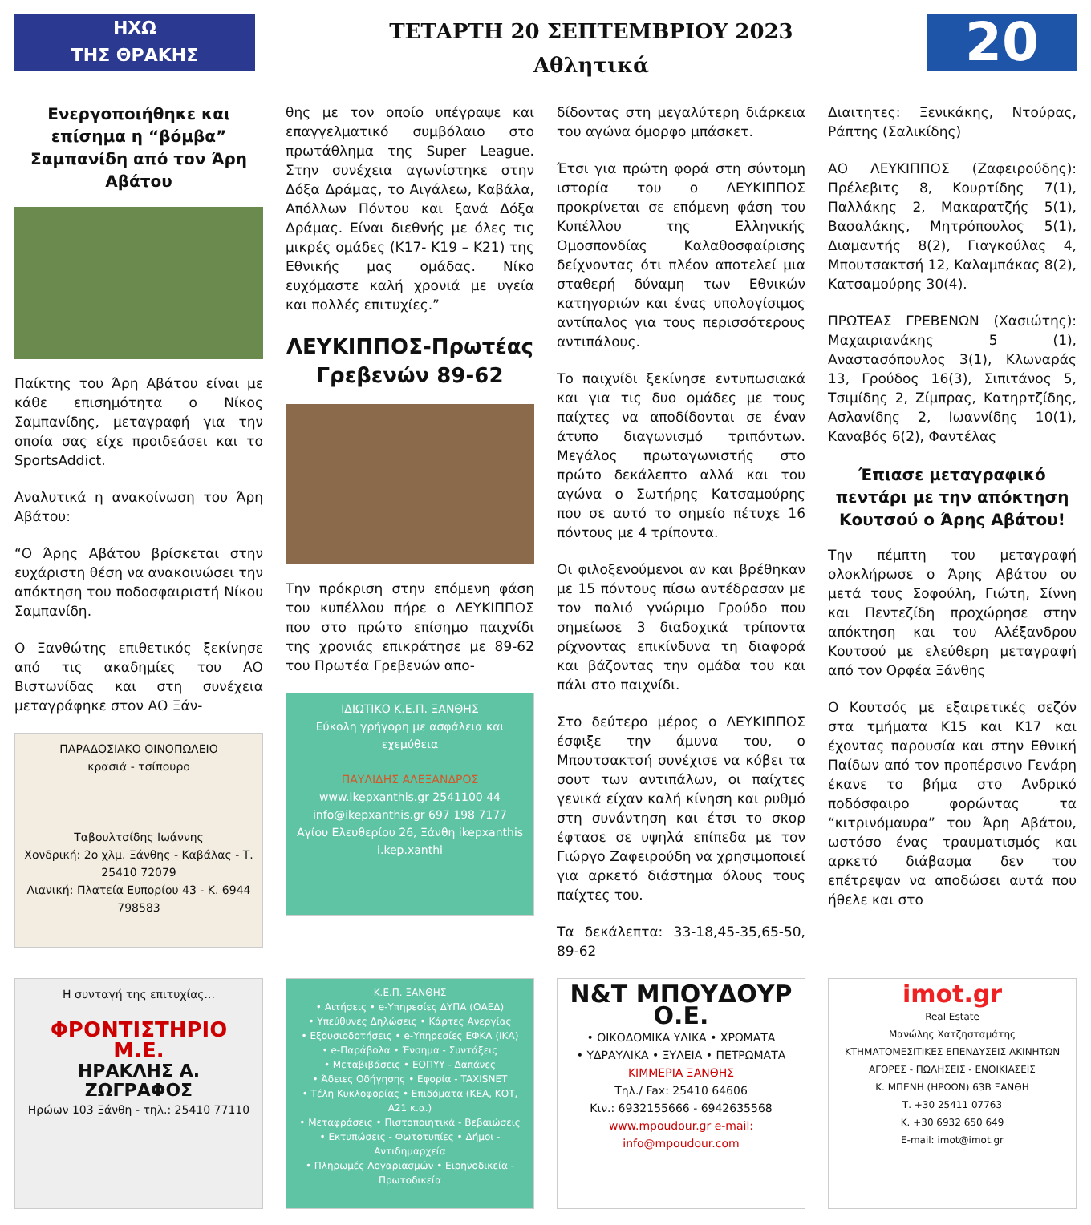ΗΧΩ
ΤΗΣ ΘΡΑΚΗΣ
ΤΕΤΑΡΤΗ 20 ΣΕΠΤΕΜΒΡΙΟΥ 2023
Αθλητικά
20
Ενεργοποιήθηκε και επίσημα η “βόμβα” Σαμπανίδη από τον Άρη Αβάτου
Παίκτης του Άρη Αβάτου είναι με κάθε επισημότητα ο Νίκος Σαμπανίδης, μεταγραφή για την οποία σας είχε προιδεάσει και το SportsAddict.
Αναλυτικά η ανακοίνωση του Άρη Αβάτου:
“Ο Άρης Αβάτου βρίσκεται στην ευχάριστη θέση να ανακοινώσει την απόκτηση του ποδοσφαιριστή Νίκου Σαμπανίδη.
Ο Ξανθώτης επιθετικός ξεκίνησε από τις ακαδημίες του ΑΟ Βιστωνίδας και στη συνέχεια μεταγράφηκε στον ΑΟ Ξάν-
ΠΑΡΑΔΟΣΙΑΚΟ ΟΙΝΟΠΩΛΕΙΟ
κρασιά - τσίπουρο
Ταβουλτσίδης Ιωάννης
Χονδρική: 2ο χλμ. Ξάνθης - Καβάλας - Τ. 25410 72079
Λιανική: Πλατεία Ευπορίου 43 - Κ. 6944 798583
θης με τον οποίο υπέγραψε και επαγγελματικό συμβόλαιο στο πρωτάθλημα της Super League. Στην συνέχεια αγωνίστηκε στην Δόξα Δράμας, το Αιγάλεω, Καβάλα, Απόλλων Πόντου και ξανά Δόξα Δράμας. Είναι διεθνής με όλες τις μικρές ομάδες (Κ17- Κ19 – Κ21) της Εθνικής μας ομάδας. Νίκο ευχόμαστε καλή χρονιά με υγεία και πολλές επιτυχίες.”
ΛΕΥΚΙΠΠΟΣ-Πρωτέας Γρεβενών 89-62
Την πρόκριση στην επόμενη φάση του κυπέλλου πήρε ο ΛΕΥΚΙΠΠΟΣ που στο πρώτο επίσημο παιχνίδι της χρονιάς επικράτησε με 89-62 του Πρωτέα Γρεβενών απο-
ΙΔΙΩΤΙΚΟ Κ.Ε.Π. ΞΑΝΘΗΣ
Εύκολη γρήγορη με ασφάλεια και εχεμύθεια
ΠΑΥΛΙΔΗΣ ΑΛΕΞΑΝΔΡΟΣ
www.ikepxanthis.gr 2541100 44
info@ikepxanthis.gr 697 198 7177
Αγίου Ελευθερίου 26, Ξάνθη ikepxanthis i.kep.xanthi
δίδοντας στη μεγαλύτερη διάρκεια του αγώνα όμορφο μπάσκετ.
Έτσι για πρώτη φορά στη σύντομη ιστορία του ο ΛΕΥΚΙΠΠΟΣ προκρίνεται σε επόμενη φάση του Κυπέλλου της Ελληνικής Ομοσπονδίας Καλαθοσφαίρισης δείχνοντας ότι πλέον αποτελεί μια σταθερή δύναμη των Εθνικών κατηγοριών και ένας υπολογίσιμος αντίπαλος για τους περισσότερους αντιπάλους.
Το παιχνίδι ξεκίνησε εντυπωσιακά και για τις δυο ομάδες με τους παίχτες να αποδίδονται σε έναν άτυπο διαγωνισμό τριπόντων. Μεγάλος πρωταγωνιστής στο πρώτο δεκάλεπτο αλλά και του αγώνα ο Σωτήρης Κατσαμούρης που σε αυτό το σημείο πέτυχε 16 πόντους με 4 τρίποντα.
Οι φιλοξενούμενοι αν και βρέθηκαν με 15 πόντους πίσω αντέδρασαν με τον παλιό γνώριμο Γρούδο που σημείωσε 3 διαδοχικά τρίποντα ρίχνοντας επικίνδυνα τη διαφορά και βάζοντας την ομάδα του και πάλι στο παιχνίδι.
Στο δεύτερο μέρος ο ΛΕΥΚΙΠΠΟΣ έσφιξε την άμυνα του, ο Μπουτσακτσή συνέχισε να κόβει τα σουτ των αντιπάλων, οι παίχτες γενικά είχαν καλή κίνηση και ρυθμό στη συνάντηση και έτσι το σκορ έφτασε σε υψηλά επίπεδα με τον Γιώργο Ζαφειρούδη να χρησιμοποιεί για αρκετό διάστημα όλους τους παίχτες του.
Τα δεκάλεπτα: 33-18,45-35,65-50, 89-62
Διαιτητες: Ξενικάκης, Ντούρας, Ράπτης (Σαλικίδης)
ΑΟ ΛΕΥΚΙΠΠΟΣ (Ζαφειρούδης): Πρέλεβιτς 8, Κουρτίδης 7(1), Παλλάκης 2, Μακαρατζής 5(1), Βασαλάκης, Μητρόπουλος 5(1), Διαμαντής 8(2), Γιαγκούλας 4, Μπουτσακτσή 12, Καλαμπάκας 8(2), Κατσαμούρης 30(4).
ΠΡΩΤΕΑΣ ΓΡΕΒΕΝΩΝ (Χασιώτης): Μαχαιριανάκης 5 (1), Αναστασόπουλος 3(1), Κλωναράς 13, Γρούδος 16(3), Σιπιτάνος 5, Τσιμίδης 2, Ζίμπρας, Κατηρτζίδης, Ασλανίδης 2, Ιωαννίδης 10(1), Καναβός 6(2), Φαντέλας
Έπιασε μεταγραφικό πεντάρι με την απόκτηση Κουτσού ο Άρης Αβάτου!
Την πέμπτη του μεταγραφή ολοκλήρωσε ο Άρης Αβάτου ου μετά τους Σοφούλη, Γιώτη, Σίννη και Πεντεζίδη προχώρησε στην απόκτηση και του Αλέξανδρου Κουτσού με ελεύθερη μεταγραφή από τον Ορφέα Ξάνθης
Ο Κουτσός με εξαιρετικές σεζόν στα τμήματα Κ15 και Κ17 και έχοντας παρουσία και στην Εθνική Παίδων από τον προπέρσινο Γενάρη έκανε το βήμα στο Ανδρικό ποδόσφαιρο φορώντας τα “κιτρινόμαυρα” του Άρη Αβάτου, ωστόσο ένας τραυματισμός και αρκετό διάβασμα δεν του επέτρεψαν να αποδώσει αυτά που ήθελε και στο
Η συνταγή της επιτυχίας...
ΦΡΟΝΤΙΣΤΗΡΙΟ Μ.Ε.
ΗΡΑΚΛΗΣ Α. ΖΩΓΡΑΦΟΣ
Ηρώων 103 Ξάνθη - τηλ.: 25410 77110
Κ.Ε.Π. ΞΑΝΘΗΣ
• Αιτήσεις • e-Υπηρεσίες ΔΥΠΑ (ΟΑΕΔ)
• Υπεύθυνες Δηλώσεις • Κάρτες Ανεργίας
• Εξουσιοδοτήσεις • e-Υπηρεσίες ΕΦΚΑ (ΙΚΑ)
• e-Παράβολα • Ένσημα - Συντάξεις
• Μεταβιβάσεις • ΕΟΠΥΥ - Δαπάνες
• Άδειες Οδήγησης • Εφορία - TAXISNET
• Τέλη Κυκλοφορίας • Επιδόματα (ΚΕΑ, ΚΟΤ, Α21 κ.α.)
• Μεταφράσεις • Πιστοποιητικά - Βεβαιώσεις
• Εκτυπώσεις - Φωτοτυπίες • Δήμοι - Αντιδημαρχεία
• Πληρωμές Λογαριασμών • Ειρηνοδικεία - Πρωτοδικεία
Ν&Τ ΜΠΟΥΔΟΥΡ Ο.Ε.
• ΟΙΚΟΔΟΜΙΚΑ ΥΛΙΚΑ • ΧΡΩΜΑΤΑ
• ΥΔΡΑΥΛΙΚΑ • ΞΥΛΕΙΑ • ΠΕΤΡΩΜΑΤΑ
ΚΙΜΜΕΡΙΑ ΞΑΝΘΗΣ
Τηλ./ Fax: 25410 64606
Κιν.: 6932155666 - 6942635568
www.mpoudour.gr e-mail: info@mpoudour.com
imot.gr
Real Estate
Μανώλης Χατζησταμάτης
ΚΤΗΜΑΤΟΜΕΣΙΤΙΚΕΣ ΕΠΕΝΔΥΣΕΙΣ ΑΚΙΝΗΤΩΝ
ΑΓΟΡΕΣ - ΠΩΛΗΣΕΙΣ - ΕΝΟΙΚΙΑΣΕΙΣ
Κ. ΜΠΕΝΗ (ΗΡΩΩΝ) 63Β ΞΑΝΘΗ
Τ. +30 25411 07763
Κ. +30 6932 650 649
E-mail: imot@imot.gr